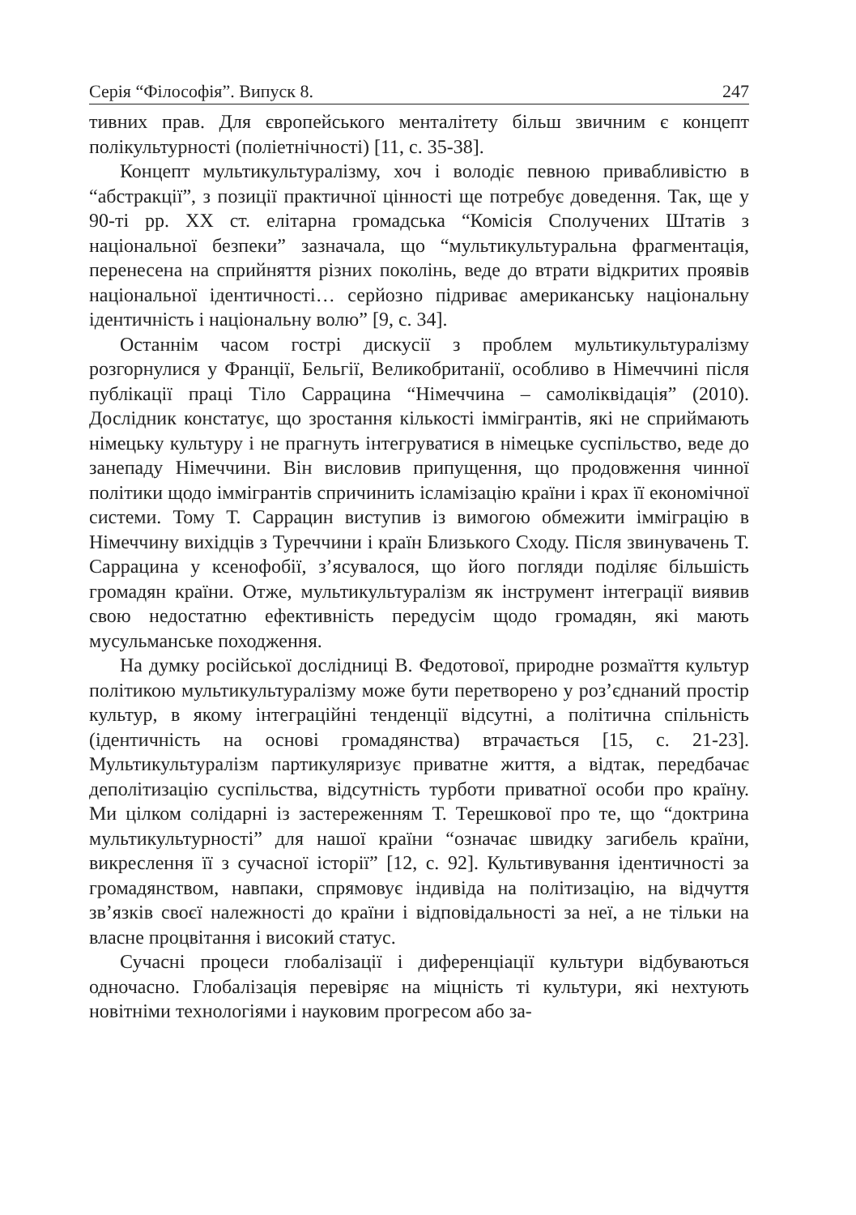Серія “Філософія”. Випуск 8. 247
тивних прав. Для європейського менталітету більш звичним є концепт полікультурності (поліетнічності) [11, с. 35-38].
Концепт мультикультуралізму, хоч і володіє певною привабливістю в “абстракції”, з позиції практичної цінності ще потребує доведення. Так, ще у 90-ті рр. ХХ ст. елітарна громадська “Комісія Сполучених Штатів з національної безпеки” зазначала, що “мультикультуральна фрагментація, перенесена на сприйняття різних поколінь, веде до втрати відкритих проявів національної ідентичності… серйозно підриває американську національну ідентичність і національну волю” [9, с. 34].
Останнім часом гострі дискусії з проблем мультикультуралізму розгорнулися у Франції, Бельгії, Великобританії, особливо в Німеччині після публікації праці Тіло Саррацина “Німеччина – самоліквідація” (2010). Дослідник констатує, що зростання кількості іммігрантів, які не сприймають німецьку культуру і не прагнуть інтегруватися в німецьке суспільство, веде до занепаду Німеччини. Він висловив припущення, що продовження чинної політики щодо іммігрантів спричинить ісламізацію країни і крах її економічної системи. Тому Т. Саррацин виступив із вимогою обмежити імміграцію в Німеччину вихідців з Туреччини і країн Близького Сходу. Після звинувачень Т. Саррацина у ксенофобії, з’ясувалося, що його погляди поділяє більшість громадян країни. Отже, мультикультуралізм як інструмент інтеграції виявив свою недостатню ефективність передусім щодо громадян, які мають мусульманське походження.
На думку російської дослідниці В. Федотової, природне розмаїття культур політикою мультикультуралізму може бути перетворено у роз’єднаний простір культур, в якому інтеграційні тенденції відсутні, а політична спільність (ідентичність на основі громадянства) втрачається [15, с. 21-23]. Мультикультуралізм партикуляризує приватне життя, а відтак, передбачає деполітизацію суспільства, відсутність турботи приватної особи про країну. Ми цілком солідарні із застереженням Т. Терешкової про те, що “доктрина мультикультурності” для нашої країни “означає швидку загибель країни, викреслення її з сучасної історії” [12, с. 92]. Культивування ідентичності за громадянством, навпаки, спрямовує індивіда на політизацію, на відчуття зв’язків своєї належності до країни і відповідальності за неї, а не тільки на власне процвітання і високий статус.
Сучасні процеси глобалізації і диференціації культури відбуваються одночасно. Глобалізація перевіряє на міцність ті культури, які нехтують новітніми технологіями і науковим прогресом або за-